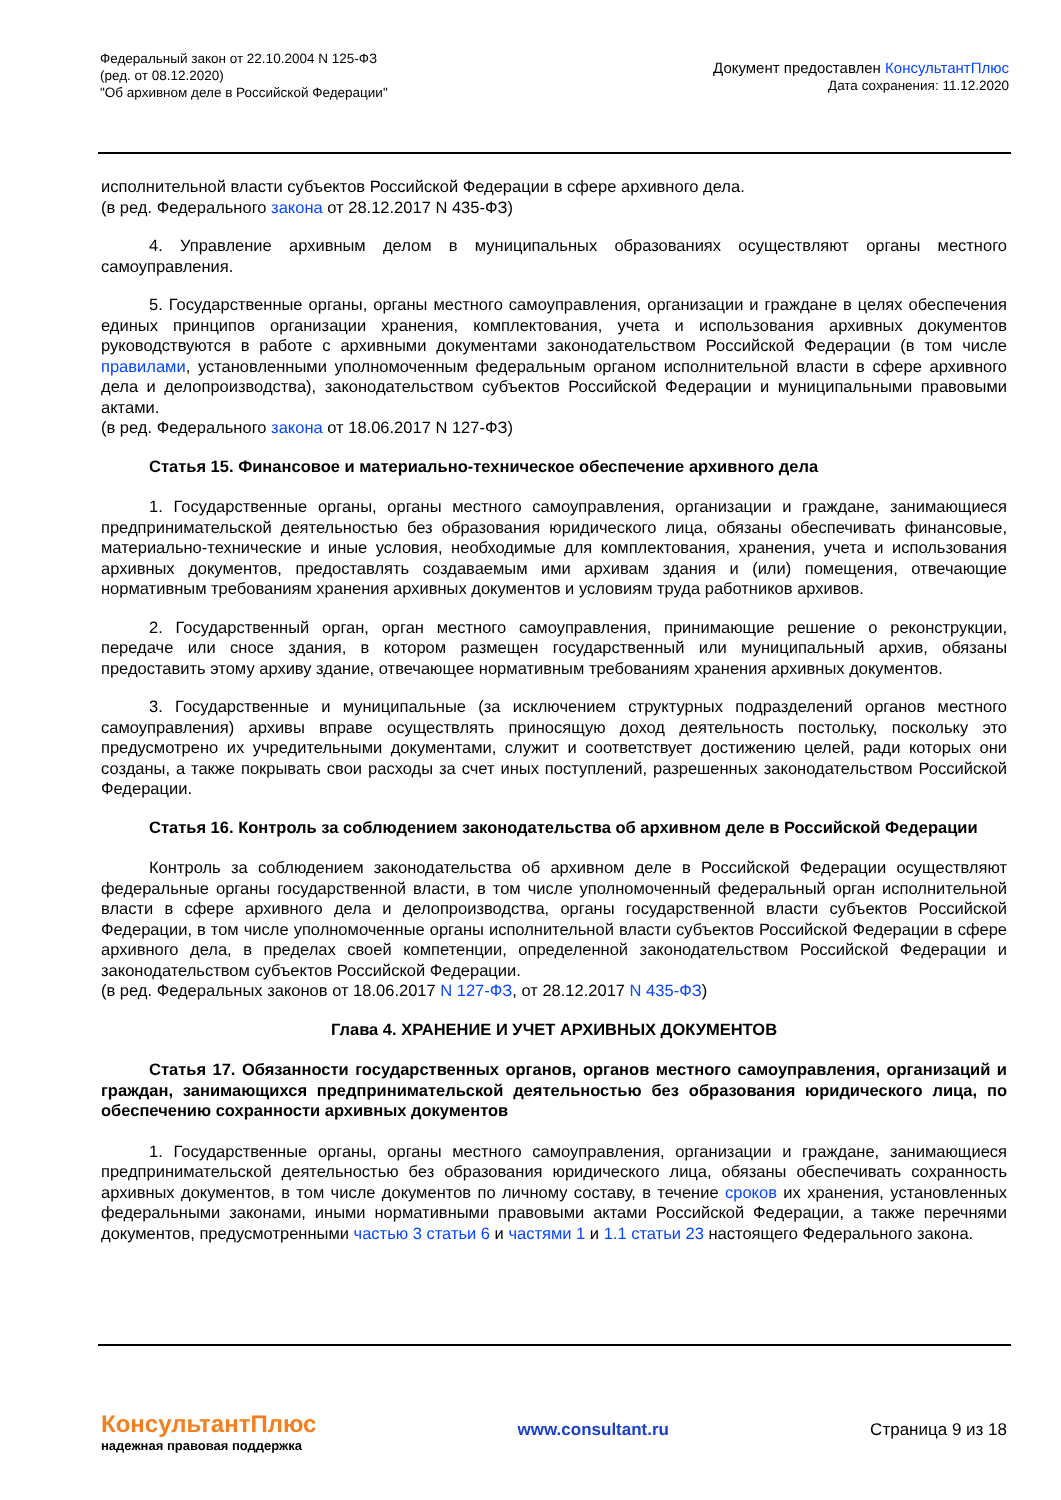Федеральный закон от 22.10.2004 N 125-ФЗ
(ред. от 08.12.2020)
"Об архивном деле в Российской Федерации"
Документ предоставлен КонсультантПлюс
Дата сохранения: 11.12.2020
исполнительной власти субъектов Российской Федерации в сфере архивного дела.
(в ред. Федерального закона от 28.12.2017 N 435-ФЗ)
4. Управление архивным делом в муниципальных образованиях осуществляют органы местного самоуправления.
5. Государственные органы, органы местного самоуправления, организации и граждане в целях обеспечения единых принципов организации хранения, комплектования, учета и использования архивных документов руководствуются в работе с архивными документами законодательством Российской Федерации (в том числе правилами, установленными уполномоченным федеральным органом исполнительной власти в сфере архивного дела и делопроизводства), законодательством субъектов Российской Федерации и муниципальными правовыми актами.
(в ред. Федерального закона от 18.06.2017 N 127-ФЗ)
Статья 15. Финансовое и материально-техническое обеспечение архивного дела
1. Государственные органы, органы местного самоуправления, организации и граждане, занимающиеся предпринимательской деятельностью без образования юридического лица, обязаны обеспечивать финансовые, материально-технические и иные условия, необходимые для комплектования, хранения, учета и использования архивных документов, предоставлять создаваемым ими архивам здания и (или) помещения, отвечающие нормативным требованиям хранения архивных документов и условиям труда работников архивов.
2. Государственный орган, орган местного самоуправления, принимающие решение о реконструкции, передаче или сносе здания, в котором размещен государственный или муниципальный архив, обязаны предоставить этому архиву здание, отвечающее нормативным требованиям хранения архивных документов.
3. Государственные и муниципальные (за исключением структурных подразделений органов местного самоуправления) архивы вправе осуществлять приносящую доход деятельность постольку, поскольку это предусмотрено их учредительными документами, служит и соответствует достижению целей, ради которых они созданы, а также покрывать свои расходы за счет иных поступлений, разрешенных законодательством Российской Федерации.
Статья 16. Контроль за соблюдением законодательства об архивном деле в Российской Федерации
Контроль за соблюдением законодательства об архивном деле в Российской Федерации осуществляют федеральные органы государственной власти, в том числе уполномоченный федеральный орган исполнительной власти в сфере архивного дела и делопроизводства, органы государственной власти субъектов Российской Федерации, в том числе уполномоченные органы исполнительной власти субъектов Российской Федерации в сфере архивного дела, в пределах своей компетенции, определенной законодательством Российской Федерации и законодательством субъектов Российской Федерации.
(в ред. Федеральных законов от 18.06.2017 N 127-ФЗ, от 28.12.2017 N 435-ФЗ)
Глава 4. ХРАНЕНИЕ И УЧЕТ АРХИВНЫХ ДОКУМЕНТОВ
Статья 17. Обязанности государственных органов, органов местного самоуправления, организаций и граждан, занимающихся предпринимательской деятельностью без образования юридического лица, по обеспечению сохранности архивных документов
1. Государственные органы, органы местного самоуправления, организации и граждане, занимающиеся предпринимательской деятельностью без образования юридического лица, обязаны обеспечивать сохранность архивных документов, в том числе документов по личному составу, в течение сроков их хранения, установленных федеральными законами, иными нормативными правовыми актами Российской Федерации, а также перечнями документов, предусмотренными частью 3 статьи 6 и частями 1 и 1.1 статьи 23 настоящего Федерального закона.
КонсультантПлюс
надежная правовая поддержка
www.consultant.ru Страница 9 из 18